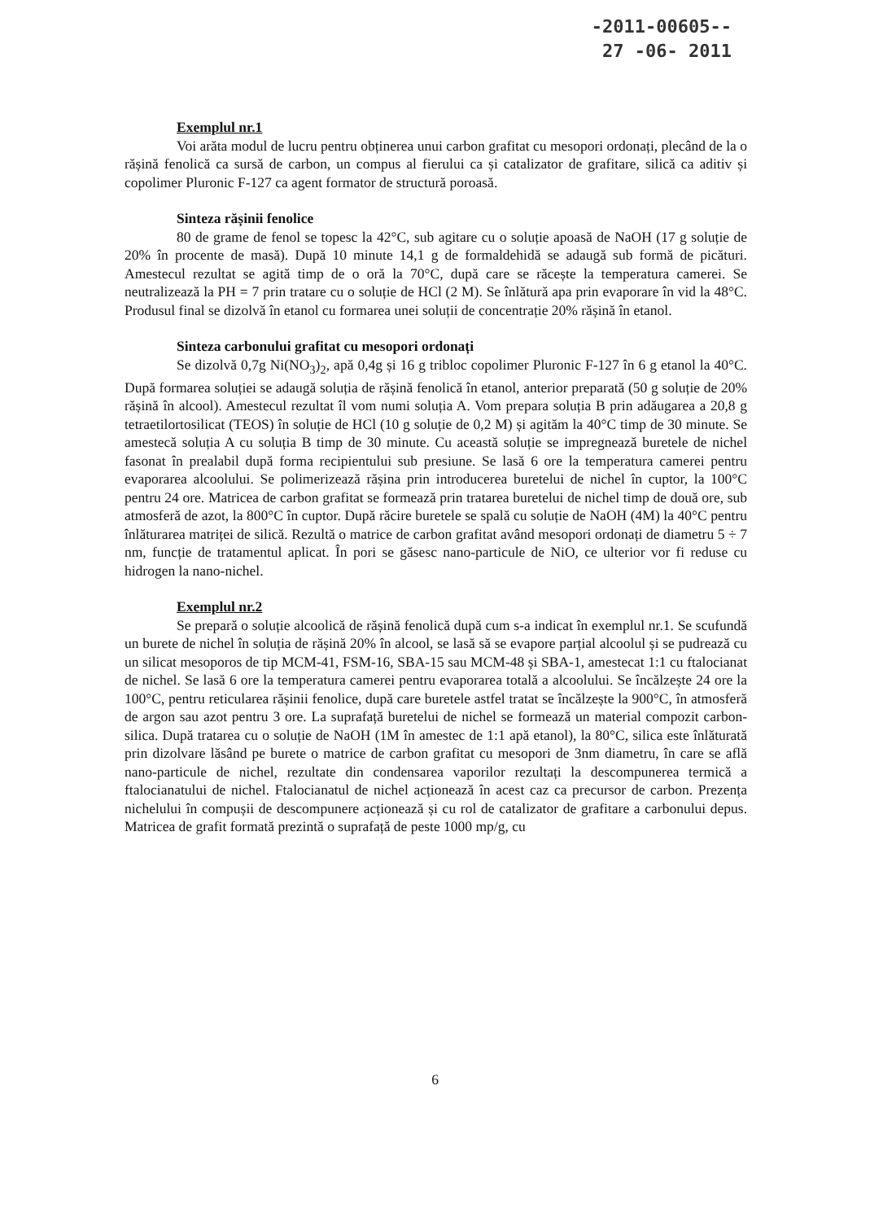-2011-00605--
27 -06- 2011
Exemplul nr.1
Voi arăta modul de lucru pentru obținerea unui carbon grafitat cu mesopori ordonați, plecând de la o rășină fenolică ca sursă de carbon, un compus al fierului ca și catalizator de grafitare, silică ca aditiv și copolimer Pluronic F-127 ca agent formator de structură poroasă.
Sinteza rășinii fenolice
80 de grame de fenol se topesc la 42°C, sub agitare cu o soluție apoasă de NaOH (17 g soluție de 20% în procente de masă). După 10 minute 14,1 g de formaldehidă se adaugă sub formă de picături. Amestecul rezultat se agită timp de o oră la 70°C, după care se răcește la temperatura camerei. Se neutralizează la PH = 7 prin tratare cu o soluție de HCl (2 M). Se înlătură apa prin evaporare în vid la 48°C. Produsul final se dizolvă în etanol cu formarea unei soluții de concentrație 20% rășină în etanol.
Sinteza carbonului grafitat cu mesopori ordonați
Se dizolvă 0,7g Ni(NO<sub>3</sub>)<sub>2</sub>, apă 0,4g și 16 g tribloc copolimer Pluronic F-127 în 6 g etanol la 40°C. După formarea soluției se adaugă soluția de rășină fenolică în etanol, anterior preparată (50 g soluție de 20% rășină în alcool). Amestecul rezultat îl vom numi soluția A. Vom prepara soluția B prin adăugarea a 20,8 g tetraetilortosilicat (TEOS) în soluție de HCl (10 g soluție de 0,2 M) și agităm la 40°C timp de 30 minute. Se amestecă soluția A cu soluția B timp de 30 minute. Cu această soluție se impregnează buretele de nichel fasonat în prealabil după forma recipientului sub presiune. Se lasă 6 ore la temperatura camerei pentru evaporarea alcoolului. Se polimerizează rășina prin introducerea buretelui de nichel în cuptor, la 100°C pentru 24 ore. Matricea de carbon grafitat se formează prin tratarea buretelui de nichel timp de două ore, sub atmosferă de azot, la 800°C în cuptor. După răcire buretele se spală cu soluție de NaOH (4M) la 40°C pentru înlăturarea matriței de silică. Rezultă o matrice de carbon grafitat având mesopori ordonați de diametru 5 ÷ 7 nm, funcție de tratamentul aplicat. În pori se găsesc nano-particule de NiO, ce ulterior vor fi reduse cu hidrogen la nano-nichel.
Exemplul nr.2
Se prepară o soluție alcoolică de rășină fenolică după cum s-a indicat în exemplul nr.1. Se scufundă un burete de nichel în soluția de rășină 20% în alcool, se lasă să se evapore parțial alcoolul și se pudrează cu un silicat mesoporos de tip MCM-41, FSM-16, SBA-15 sau MCM-48 și SBA-1, amestecat 1:1 cu ftalocianat de nichel. Se lasă 6 ore la temperatura camerei pentru evaporarea totală a alcoolului. Se încălzește 24 ore la 100°C, pentru reticularea rășinii fenolice, după care buretele astfel tratat se încălzește la 900°C, în atmosferă de argon sau azot pentru 3 ore. La suprafață buretelui de nichel se formează un material compozit carbon-silica. După tratarea cu o soluție de NaOH (1M în amestec de 1:1 apă etanol), la 80°C, silica este înlăturată prin dizolvare lăsând pe burete o matrice de carbon grafitat cu mesopori de 3nm diametru, în care se află nano-particule de nichel, rezultate din condensarea vaporilor rezultați la descompunerea termică a ftalocianatului de nichel. Ftalocianatul de nichel acționează în acest caz ca precursor de carbon. Prezența nichelului în compușii de descompunere acționează și cu rol de catalizator de grafitare a carbonului depus. Matricea de grafit formată prezintă o suprafață de peste 1000 mp/g, cu
6